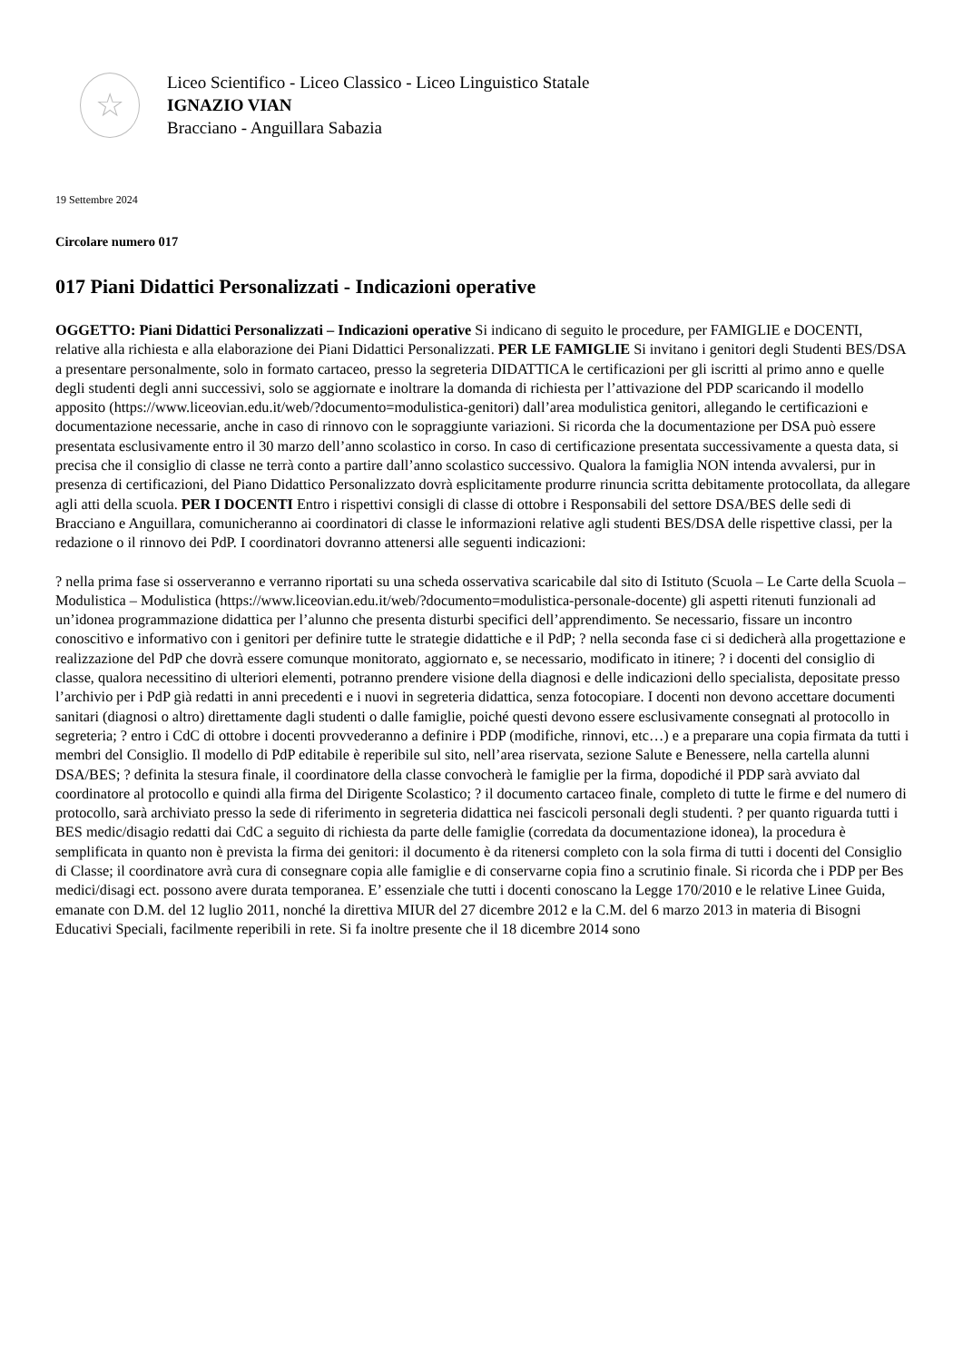☆
Liceo Scientifico - Liceo Classico - Liceo Linguistico Statale
IGNAZIO VIAN
Bracciano - Anguillara Sabazia
19 Settembre 2024
Circolare numero 017
017 Piani Didattici Personalizzati - Indicazioni operative
OGGETTO: Piani Didattici Personalizzati – Indicazioni operative Si indicano di seguito le procedure, per FAMIGLIE e DOCENTI, relative alla richiesta e alla elaborazione dei Piani Didattici Personalizzati. PER LE FAMIGLIE Si invitano i genitori degli Studenti BES/DSA a presentare personalmente, solo in formato cartaceo, presso la segreteria DIDATTICA le certificazioni per gli iscritti al primo anno e quelle degli studenti degli anni successivi, solo se aggiornate e inoltrare la domanda di richiesta per l’attivazione del PDP scaricando il modello apposito (https://www.liceovian.edu.it/web/?documento=modulistica-genitori) dall’area modulistica genitori, allegando le certificazioni e documentazione necessarie, anche in caso di rinnovo con le sopraggiunte variazioni. Si ricorda che la documentazione per DSA può essere presentata esclusivamente entro il 30 marzo dell’anno scolastico in corso. In caso di certificazione presentata successivamente a questa data, si precisa che il consiglio di classe ne terrà conto a partire dall’anno scolastico successivo. Qualora la famiglia NON intenda avvalersi, pur in presenza di certificazioni, del Piano Didattico Personalizzato dovrà esplicitamente produrre rinuncia scritta debitamente protocollata, da allegare agli atti della scuola. PER I DOCENTI Entro i rispettivi consigli di classe di ottobre i Responsabili del settore DSA/BES delle sedi di Bracciano e Anguillara, comunicheranno ai coordinatori di classe le informazioni relative agli studenti BES/DSA delle rispettive classi, per la redazione o il rinnovo dei PdP. I coordinatori dovranno attenersi alle seguenti indicazioni:
? nella prima fase si osserveranno e verranno riportati su una scheda osservativa scaricabile dal sito di Istituto (Scuola – Le Carte della Scuola – Modulistica – Modulistica (https://www.liceovian.edu.it/web/?documento=modulistica-personale-docente) gli aspetti ritenuti funzionali ad un’idonea programmazione didattica per l’alunno che presenta disturbi specifici dell’apprendimento. Se necessario, fissare un incontro conoscitivo e informativo con i genitori per definire tutte le strategie didattiche e il PdP; ? nella seconda fase ci si dedicherà alla progettazione e realizzazione del PdP che dovrà essere comunque monitorato, aggiornato e, se necessario, modificato in itinere; ? i docenti del consiglio di classe, qualora necessitino di ulteriori elementi, potranno prendere visione della diagnosi e delle indicazioni dello specialista, depositate presso l’archivio per i PdP già redatti in anni precedenti e i nuovi in segreteria didattica, senza fotocopiare. I docenti non devono accettare documenti sanitari (diagnosi o altro) direttamente dagli studenti o dalle famiglie, poiché questi devono essere esclusivamente consegnati al protocollo in segreteria; ? entro i CdC di ottobre i docenti provvederanno a definire i PDP (modifiche, rinnovi, etc…) e a preparare una copia firmata da tutti i membri del Consiglio. Il modello di PdP editabile è reperibile sul sito, nell’area riservata, sezione Salute e Benessere, nella cartella alunni DSA/BES; ? definita la stesura finale, il coordinatore della classe convocherà le famiglie per la firma, dopodiché il PDP sarà avviato dal coordinatore al protocollo e quindi alla firma del Dirigente Scolastico; ? il documento cartaceo finale, completo di tutte le firme e del numero di protocollo, sarà archiviato presso la sede di riferimento in segreteria didattica nei fascicoli personali degli studenti. ? per quanto riguarda tutti i BES medic/disagio redatti dai CdC a seguito di richiesta da parte delle famiglie (corredata da documentazione idonea), la procedura è semplificata in quanto non è prevista la firma dei genitori: il documento è da ritenersi completo con la sola firma di tutti i docenti del Consiglio di Classe; il coordinatore avrà cura di consegnare copia alle famiglie e di conservarne copia fino a scrutinio finale. Si ricorda che i PDP per Bes medici/disagi ect. possono avere durata temporanea. E’ essenziale che tutti i docenti conoscano la Legge 170/2010 e le relative Linee Guida, emanate con D.M. del 12 luglio 2011, nonché la direttiva MIUR del 27 dicembre 2012 e la C.M. del 6 marzo 2013 in materia di Bisogni Educativi Speciali, facilmente reperibili in rete. Si fa inoltre presente che il 18 dicembre 2014 sono